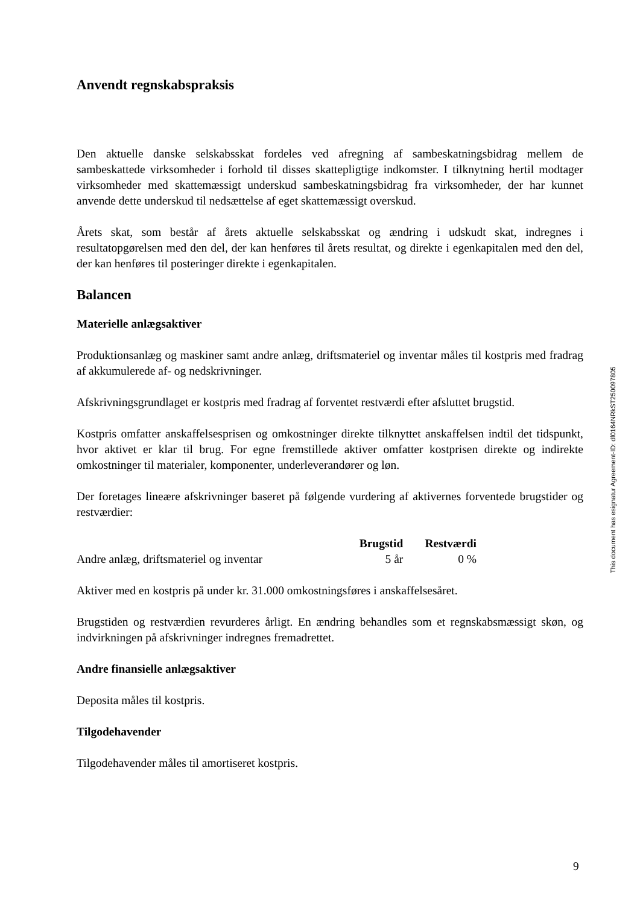Anvendt regnskabspraksis
Den aktuelle danske selskabsskat fordeles ved afregning af sambeskatningsbidrag mellem de sambeskattede virksomheder i forhold til disses skattepligtige indkomster. I tilknytning hertil modtager virksomheder med skattemæssigt underskud sambeskatningsbidrag fra virksomheder, der har kunnet anvende dette underskud til nedsættelse af eget skattemæssigt overskud.
Årets skat, som består af årets aktuelle selskabsskat og ændring i udskudt skat, indregnes i resultatopgørelsen med den del, der kan henføres til årets resultat, og direkte i egenkapitalen med den del, der kan henføres til posteringer direkte i egenkapitalen.
Balancen
Materielle anlægsaktiver
Produktionsanlæg og maskiner samt andre anlæg, driftsmateriel og inventar måles til kostpris med fradrag af akkumulerede af- og nedskrivninger.
Afskrivningsgrundlaget er kostpris med fradrag af forventet restværdi efter afsluttet brugstid.
Kostpris omfatter anskaffelsesprisen og omkostninger direkte tilknyttet anskaffelsen indtil det tidspunkt, hvor aktivet er klar til brug. For egne fremstillede aktiver omfatter kostprisen direkte og indirekte omkostninger til materialer, komponenter, underleverandører og løn.
Der foretages lineære afskrivninger baseret på følgende vurdering af aktivernes forventede brugstider og restværdier:
| | Brugstid | Restværdi |
| --- | --- | --- |
| Andre anlæg, driftsmateriel og inventar | 5 år | 0 % |
Aktiver med en kostpris på under kr. 31.000 omkostningsføres i anskaffelsesåret.
Brugstiden og restværdien revurderes årligt. En ændring behandles som et regnskabsmæssigt skøn, og indvirkningen på afskrivninger indregnes fremadrettet.
Andre finansielle anlægsaktiver
Deposita måles til kostpris.
Tilgodehavender
Tilgodehavender måles til amortiseret kostpris.
This document has esignatur Agreement-ID: df0164NRkST250097805
9